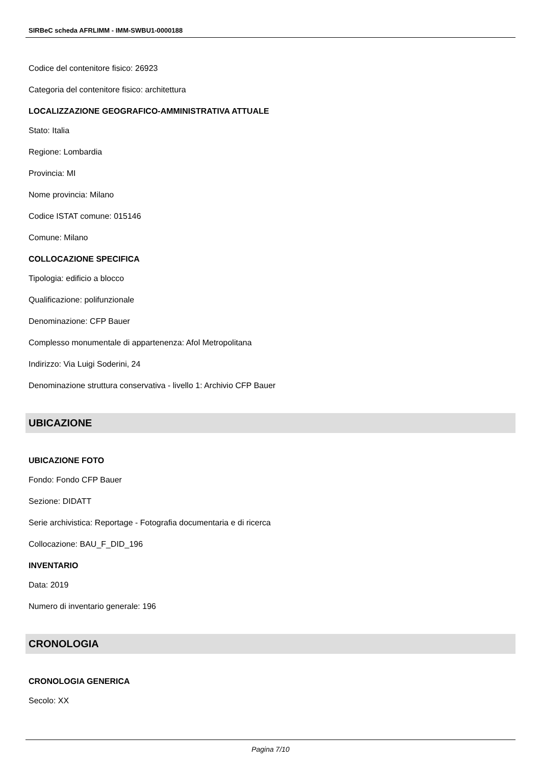SIRBeC scheda AFRLIMM - IMM-SWBU1-0000188
Codice del contenitore fisico: 26923
Categoria del contenitore fisico: architettura
LOCALIZZAZIONE GEOGRAFICO-AMMINISTRATIVA ATTUALE
Stato: Italia
Regione: Lombardia
Provincia: MI
Nome provincia: Milano
Codice ISTAT comune: 015146
Comune: Milano
COLLOCAZIONE SPECIFICA
Tipologia: edificio a blocco
Qualificazione: polifunzionale
Denominazione: CFP Bauer
Complesso monumentale di appartenenza: Afol Metropolitana
Indirizzo: Via Luigi Soderini, 24
Denominazione struttura conservativa - livello 1: Archivio CFP Bauer
UBICAZIONE
UBICAZIONE FOTO
Fondo: Fondo CFP Bauer
Sezione: DIDATT
Serie archivistica: Reportage - Fotografia documentaria e di ricerca
Collocazione: BAU_F_DID_196
INVENTARIO
Data: 2019
Numero di inventario generale: 196
CRONOLOGIA
CRONOLOGIA GENERICA
Secolo: XX
Pagina 7/10